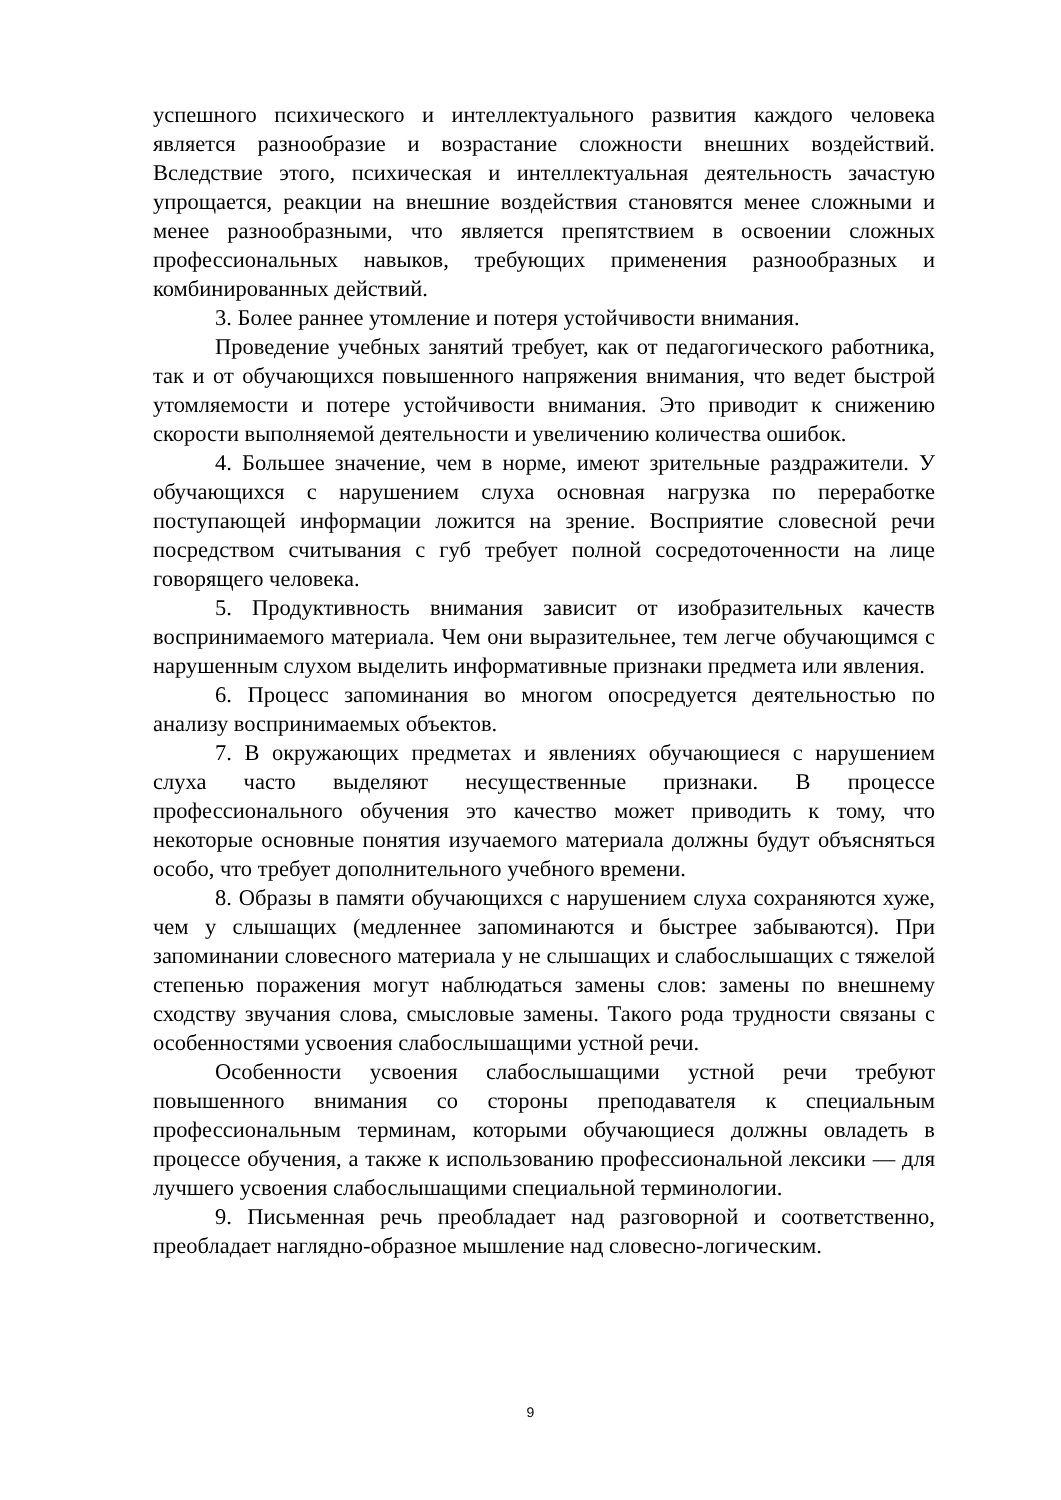успешного психического и интеллектуального развития каждого человека является разнообразие и возрастание сложности внешних воздействий. Вследствие этого, психическая и интеллектуальная деятельность зачастую упрощается, реакции на внешние воздействия становятся менее сложными и менее разнообразными, что является препятствием в освоении сложных профессиональных навыков, требующих применения разнообразных и комбинированных действий.
3. Более раннее утомление и потеря устойчивости внимания.
Проведение учебных занятий требует, как от педагогического работника, так и от обучающихся повышенного напряжения внимания, что ведет быстрой утомляемости и потере устойчивости внимания. Это приводит к снижению скорости выполняемой деятельности и увеличению количества ошибок.
4. Большее значение, чем в норме, имеют зрительные раздражители. У обучающихся с нарушением слуха основная нагрузка по переработке поступающей информации ложится на зрение. Восприятие словесной речи посредством считывания с губ требует полной сосредоточенности на лице говорящего человека.
5. Продуктивность внимания зависит от изобразительных качеств воспринимаемого материала. Чем они выразительнее, тем легче обучающимся с нарушенным слухом выделить информативные признаки предмета или явления.
6. Процесс запоминания во многом опосредуется деятельностью по анализу воспринимаемых объектов.
7. В окружающих предметах и явлениях обучающиеся с нарушением слуха часто выделяют несущественные признаки. В процессе профессионального обучения это качество может приводить к тому, что некоторые основные понятия изучаемого материала должны будут объясняться особо, что требует дополнительного учебного времени.
8. Образы в памяти обучающихся с нарушением слуха сохраняются хуже, чем у слышащих (медленнее запоминаются и быстрее забываются). При запоминании словесного материала у не слышащих и слабослышащих с тяжелой степенью поражения могут наблюдаться замены слов: замены по внешнему сходству звучания слова, смысловые замены. Такого рода трудности связаны с особенностями усвоения слабослышащими устной речи.
Особенности усвоения слабослышащими устной речи требуют повышенного внимания со стороны преподавателя к специальным профессиональным терминам, которыми обучающиеся должны овладеть в процессе обучения, а также к использованию профессиональной лексики — для лучшего усвоения слабослышащими специальной терминологии.
9. Письменная речь преобладает над разговорной и соответственно, преобладает наглядно-образное мышление над словесно-логическим.
9